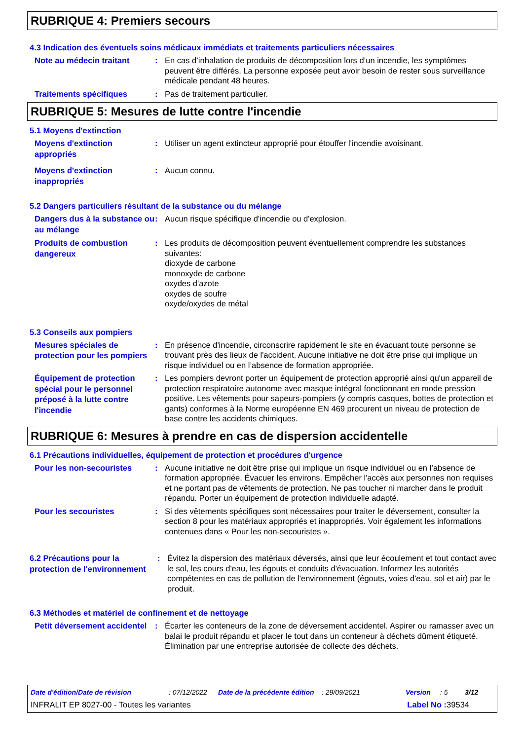RUBRIQUE 4: Premiers secours
4.3 Indication des éventuels soins médicaux immédiats et traitements particuliers nécessaires
Note au médecin traitant
: En cas d’inhalation de produits de décomposition lors d’un incendie, les symptômes peuvent être différés. La personne exposée peut avoir besoin de rester sous surveillance médicale pendant 48 heures.
Traitements spécifiques
: Pas de traitement particulier.
RUBRIQUE 5: Mesures de lutte contre l'incendie
5.1 Moyens d'extinction
Moyens d'extinction appropriés
: Utiliser un agent extincteur approprié pour étouffer l'incendie avoisinant.
Moyens d'extinction inappropriés
: Aucun connu.
5.2 Dangers particuliers résultant de la substance ou du mélange
Dangers dus à la substance ou au mélange
: Aucun risque spécifique d'incendie ou d'explosion.
Produits de combustion dangereux
: Les produits de décomposition peuvent éventuellement comprendre les substances suivantes:
dioxyde de carbone
monoxyde de carbone
oxydes d'azote
oxydes de soufre
oxyde/oxydes de métal
5.3 Conseils aux pompiers
Mesures spéciales de protection pour les pompiers
: En présence d'incendie, circonscrire rapidement le site en évacuant toute personne se trouvant près des lieux de l'accident. Aucune initiative ne doit être prise qui implique un risque individuel ou en l’absence de formation appropriée.
Équipement de protection spécial pour le personnel préposé à la lutte contre l'incendie
: Les pompiers devront porter un équipement de protection approprié ainsi qu'un appareil de protection respiratoire autonome avec masque intégral fonctionnant en mode pression positive. Les vêtements pour sapeurs-pompiers (y compris casques, bottes de protection et gants) conformes à la Norme européenne EN 469 procurent un niveau de protection de base contre les accidents chimiques.
RUBRIQUE 6: Mesures à prendre en cas de dispersion accidentelle
6.1 Précautions individuelles, équipement de protection et procédures d'urgence
Pour les non-secouristes
: Aucune initiative ne doit être prise qui implique un risque individuel ou en l’absence de formation appropriée. Évacuer les environs. Empêcher l'accès aux personnes non requises et ne portant pas de vêtements de protection. Ne pas toucher ni marcher dans le produit répandu. Porter un équipement de protection individuelle adapté.
Pour les secouristes
: Si des vêtements spécifiques sont nécessaires pour traiter le déversement, consulter la section 8 pour les matériaux appropriés et inappropriés. Voir également les informations contenues dans « Pour les non-secouristes ».
6.2 Précautions pour la protection de l'environnement
: Évitez la dispersion des matériaux déversés, ainsi que leur écoulement et tout contact avec le sol, les cours d'eau, les égouts et conduits d'évacuation. Informez les autorités compétentes en cas de pollution de l'environnement (égouts, voies d'eau, sol et air) par le produit.
6.3 Méthodes et matériel de confinement et de nettoyage
Petit déversement accidentel
: Écarter les conteneurs de la zone de déversement accidentel. Aspirer ou ramasser avec un balai le produit répandu et placer le tout dans un conteneur à déchets dûment étiqueté. Élimination par une entreprise autorisée de collecte des déchets.
Date d'édition/Date de révision: 07/12/2022 Date de la précédente édition: 29/09/2021 Version: 5 3/12
INFRALIT EP 8027-00 - Toutes les variantes Label No : 39534